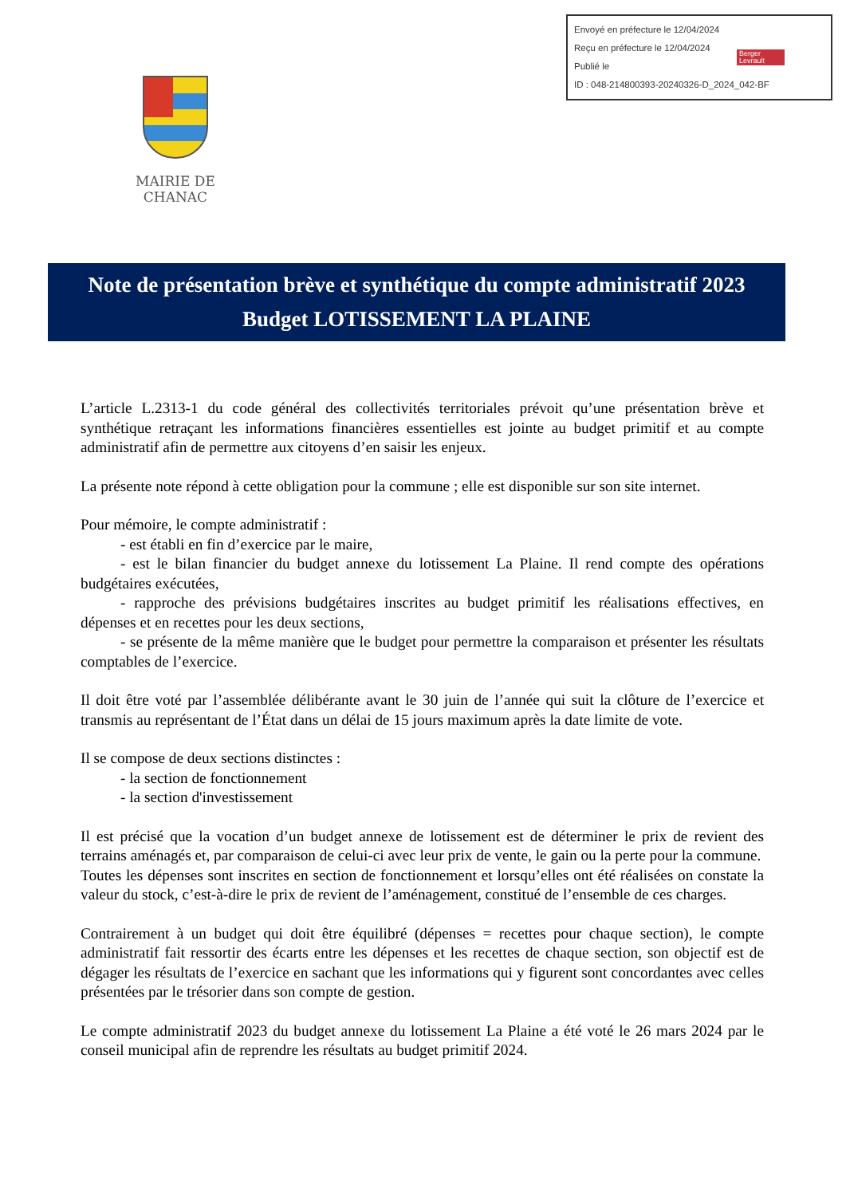Envoyé en préfecture le 12/04/2024
Reçu en préfecture le 12/04/2024
Publié le
ID : 048-214800393-20240326-D_2024_042-BF
Berger Levrault
MAIRIE DE CHANAC
Note de présentation brève et synthétique du compte administratif 2023
Budget LOTISSEMENT LA PLAINE
L’article L.2313-1 du code général des collectivités territoriales prévoit qu’une présentation brève et synthétique retraçant les informations financières essentielles est jointe au budget primitif et au compte administratif afin de permettre aux citoyens d’en saisir les enjeux.
La présente note répond à cette obligation pour la commune ; elle est disponible sur son site internet.
Pour mémoire, le compte administratif :
- est établi en fin d’exercice par le maire,
- est le bilan financier du budget annexe du lotissement La Plaine. Il rend compte des opérations budgétaires exécutées,
- rapproche des prévisions budgétaires inscrites au budget primitif les réalisations effectives, en dépenses et en recettes pour les deux sections,
- se présente de la même manière que le budget pour permettre la comparaison et présenter les résultats comptables de l’exercice.
Il doit être voté par l’assemblée délibérante avant le 30 juin de l’année qui suit la clôture de l’exercice et transmis au représentant de l’État dans un délai de 15 jours maximum après la date limite de vote.
Il se compose de deux sections distinctes :
- la section de fonctionnement
- la section d'investissement
Il est précisé que la vocation d’un budget annexe de lotissement est de déterminer le prix de revient des terrains aménagés et, par comparaison de celui-ci avec leur prix de vente, le gain ou la perte pour la commune.
Toutes les dépenses sont inscrites en section de fonctionnement et lorsqu’elles ont été réalisées on constate la valeur du stock, c’est-à-dire le prix de revient de l’aménagement, constitué de l’ensemble de ces charges.
Contrairement à un budget qui doit être équilibré (dépenses = recettes pour chaque section), le compte administratif fait ressortir des écarts entre les dépenses et les recettes de chaque section, son objectif est de dégager les résultats de l’exercice en sachant que les informations qui y figurent sont concordantes avec celles présentées par le trésorier dans son compte de gestion.
Le compte administratif 2023 du budget annexe du lotissement La Plaine a été voté le 26 mars 2024 par le conseil municipal afin de reprendre les résultats au budget primitif 2024.